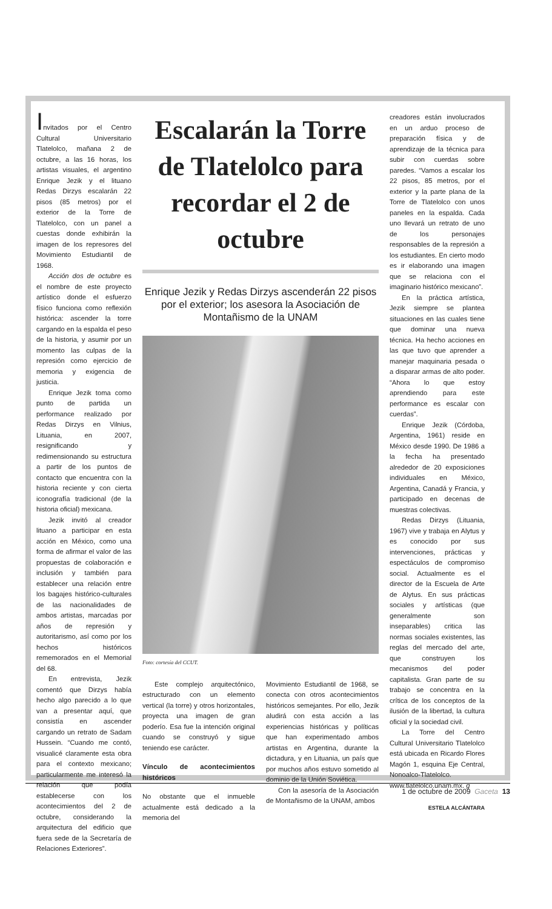Invitados por el Centro Cultural Universitario Tlatelolco, mañana 2 de octubre, a las 16 horas, los artistas visuales, el argentino Enrique Jezik y el lituano Redas Dirzys escalarán 22 pisos (85 metros) por el exterior de la Torre de Tlatelolco, con un panel a cuestas donde exhibirán la imagen de los represores del Movimiento Estudiantil de 1968.
Acción dos de octubre es el nombre de este proyecto artístico donde el esfuerzo físico funciona como reflexión histórica: ascender la torre cargando en la espalda el peso de la historia, y asumir por un momento las culpas de la represión como ejercicio de memoria y exigencia de justicia.
Enrique Jezik toma como punto de partida un performance realizado por Redas Dirzys en Vilnius, Lituania, en 2007, resignificando y redimensionando su estructura a partir de los puntos de contacto que encuentra con la historia reciente y con cierta iconografía tradicional (de la historia oficial) mexicana.
Jezik invitó al creador lituano a participar en esta acción en México, como una forma de afirmar el valor de las propuestas de colaboración e inclusión y también para establecer una relación entre los bagajes histórico-culturales de las nacionalidades de ambos artistas, marcadas por años de represión y autoritarismo, así como por los hechos históricos rememorados en el Memorial del 68.
En entrevista, Jezik comentó que Dirzys había hecho algo parecido a lo que van a presentar aquí, que consistía en ascender cargando un retrato de Sadam Hussein. “Cuando me contó, visualicé claramente esta obra para el contexto mexicano; particularmente me interesó la relación que podía establecerse con los acontecimientos del 2 de octubre, considerando la arquitectura del edificio que fuera sede de la Secretaría de Relaciones Exteriores”.
Escalarán la Torre de Tlatelolco para recordar el 2 de octubre
Enrique Jezik y Redas Dirzys ascenderán 22 pisos por el exterior; los asesora la Asociación de Montañismo de la UNAM
Foto: cortesía del CCUT.
Este complejo arquitectónico, estructurado con un elemento vertical (la torre) y otros horizontales, proyecta una imagen de gran poderío. Esa fue la intención original cuando se construyó y sigue teniendo ese carácter.
Vínculo de acontecimientos históricos
No obstante que el inmueble actualmente está dedicado a la memoria del
Movimiento Estudiantil de 1968, se conecta con otros acontecimientos históricos semejantes. Por ello, Jezik aludirá con esta acción a las experiencias históricas y políticas que han experimentado ambos artistas en Argentina, durante la dictadura, y en Lituania, un país que por muchos años estuvo sometido al dominio de la Unión Soviética.
Con la asesoría de la Asociación de Montañismo de la UNAM, ambos
creadores están involucrados en un arduo proceso de preparación física y de aprendizaje de la técnica para subir con cuerdas sobre paredes. “Vamos a escalar los 22 pisos, 85 metros, por el exterior y la parte plana de la Torre de Tlatelolco con unos paneles en la espalda. Cada uno llevará un retrato de uno de los personajes responsables de la represión a los estudiantes. En cierto modo es ir elaborando una imagen que se relaciona con el imaginario histórico mexicano”.
En la práctica artística, Jezik siempre se plantea situaciones en las cuales tiene que dominar una nueva técnica. Ha hecho acciones en las que tuvo que aprender a manejar maquinaria pesada o a disparar armas de alto poder. “Ahora lo que estoy aprendiendo para este performance es escalar con cuerdas”.
Enrique Jezik (Córdoba, Argentina, 1961) reside en México desde 1990. De 1986 a la fecha ha presentado alrededor de 20 exposiciones individuales en México, Argentina, Canadá y Francia, y participado en decenas de muestras colectivas.
Redas Dirzys (Lituania, 1967) vive y trabaja en Alytus y es conocido por sus intervenciones, prácticas y espectáculos de compromiso social. Actualmente es el director de la Escuela de Arte de Alytus. En sus prácticas sociales y artísticas (que generalmente son inseparables) critica las normas sociales existentes, las reglas del mercado del arte, que construyen los mecanismos del poder capitalista. Gran parte de su trabajo se concentra en la crítica de los conceptos de la ilusión de la libertad, la cultura oficial y la sociedad civil.
La Torre del Centro Cultural Universitario Tlatelolco está ubicada en Ricardo Flores Magón 1, esquina Eje Central, Nonoalco-Tlatelolco. www.tlatelolco.unam.mx. g
ESTELA ALCÁNTARA
1 de octubre de 2009 Gaceta 13